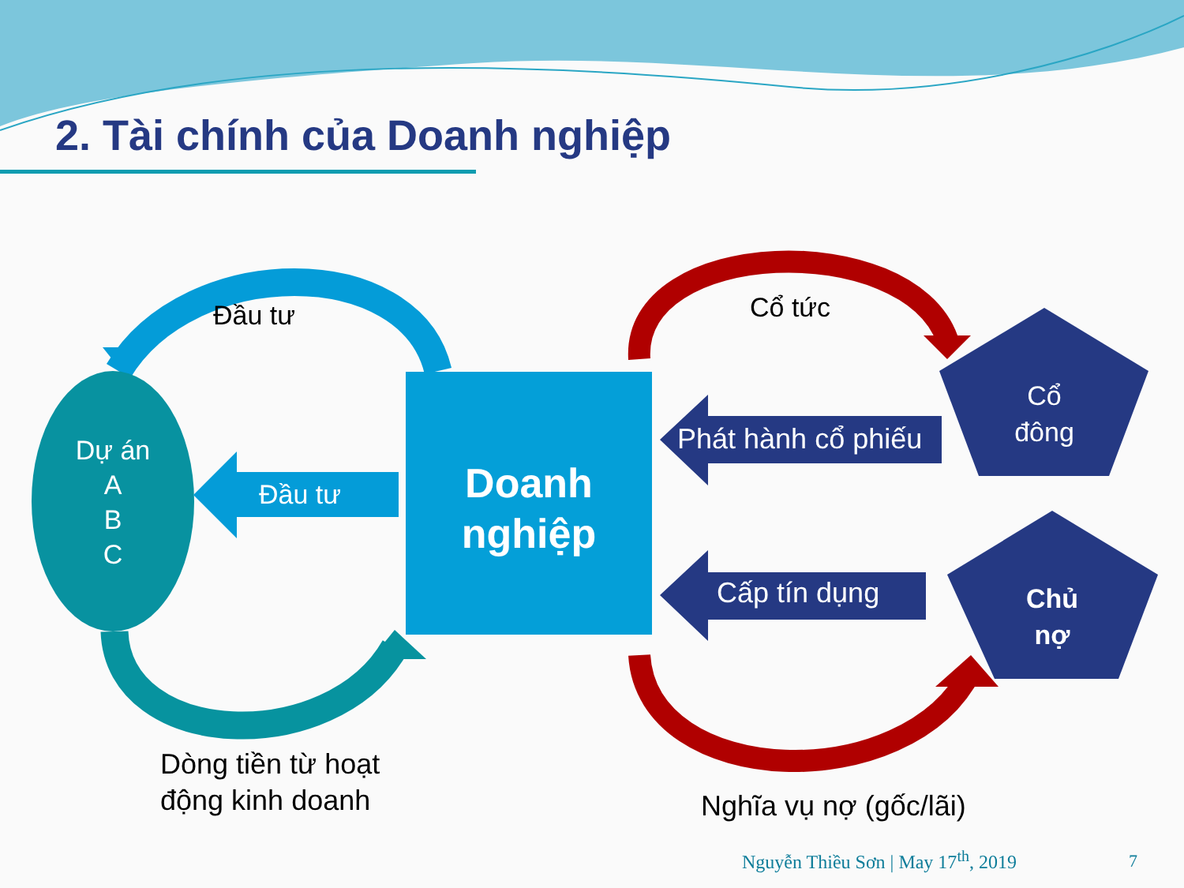2. Tài chính của Doanh nghiệp
Đầu tư Cổ tức
Dự án
A
B
C
Đầu tư
Doanh nghiệp
Phát hành cổ phiếu
Cổ đông
Cấp tín dụng
Chủ nợ
Dòng tiền từ hoạt
động kinh doanh
Nghĩa vụ nợ (gốc/lãi)
Nguyễn Thiều Sơn | May 17<sup>th</sup>, 2019 7